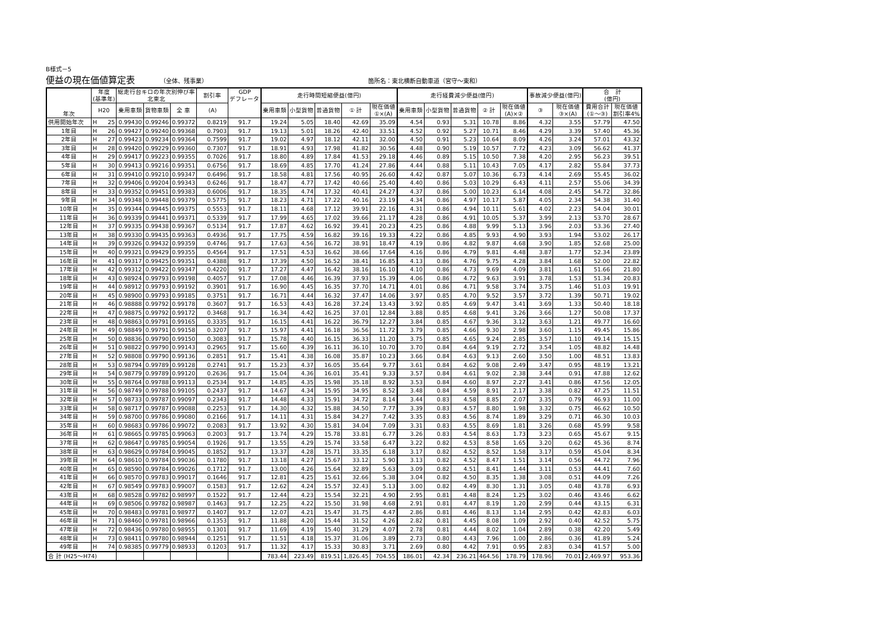B様式－5
便益の現在価値算定表
（全体、残事業） 箇所名：東北横断自動車道（宮守～東和）
| 年次 | 年度 (基準年) | 総走行台キロの年次別伸び率 北東北 | | | 割引率 | GDP デフレータ | 走行時間短縮便益(億円) | | | | | 走行経費減少便益(億円) | | | | | 事故減少便益(億円) | | 合 計 (億円) | |
| --- | --- | --- | --- | --- | --- | --- | --- | --- | --- | --- | --- | --- | --- | --- | --- | --- | --- | --- | --- | --- |
| | | | | | | | 乗用車類 | 小型貨物 | 普通貨物 | ① 計 | 現在価値 ①×(A) | 乗用車類 | 小型貨物 | 普通貨物 | ② 計 | 現在価値 (A)×② | ③ | 現在価値 ③×(A) | 費用合計 (①～③) | 現在価値 割引率4% |
| | H20 | 乗用車類 | 貨物車類 | 全 車 | (A) | | | | | | | | | | | | | | | |
| 供用開始年次 | H 25 | 0.99430 | 0.99246 | 0.99372 | 0.8219 | 91.7 | 19.24 | 5.05 | 18.40 | 42.69 | 35.09 | 4.54 | 0.93 | 5.31 | 10.78 | 8.86 | 4.32 | 3.55 | 57.79 | 47.50 |
| 1年目 | H 26 | 0.99427 | 0.99240 | 0.99368 | 0.7903 | 91.7 | 19.13 | 5.01 | 18.26 | 42.40 | 33.51 | 4.52 | 0.92 | 5.27 | 10.71 | 8.46 | 4.29 | 3.39 | 57.40 | 45.36 |
| 2年目 | H 27 | 0.99423 | 0.99234 | 0.99364 | 0.7599 | 91.7 | 19.02 | 4.97 | 18.12 | 42.11 | 32.00 | 4.50 | 0.91 | 5.23 | 10.64 | 8.09 | 4.26 | 3.24 | 57.01 | 43.32 |
| 3年目 | H 28 | 0.99420 | 0.99229 | 0.99360 | 0.7307 | 91.7 | 18.91 | 4.93 | 17.98 | 41.82 | 30.56 | 4.48 | 0.90 | 5.19 | 10.57 | 7.72 | 4.23 | 3.09 | 56.62 | 41.37 |
| 4年目 | H 29 | 0.99417 | 0.99223 | 0.99355 | 0.7026 | 91.7 | 18.80 | 4.89 | 17.84 | 41.53 | 29.18 | 4.46 | 0.89 | 5.15 | 10.50 | 7.38 | 4.20 | 2.95 | 56.23 | 39.51 |
| 5年目 | H 30 | 0.99413 | 0.99216 | 0.99351 | 0.6756 | 91.7 | 18.69 | 4.85 | 17.70 | 41.24 | 27.86 | 4.44 | 0.88 | 5.11 | 10.43 | 7.05 | 4.17 | 2.82 | 55.84 | 37.73 |
| 6年目 | H 31 | 0.99410 | 0.99210 | 0.99347 | 0.6496 | 91.7 | 18.58 | 4.81 | 17.56 | 40.95 | 26.60 | 4.42 | 0.87 | 5.07 | 10.36 | 6.73 | 4.14 | 2.69 | 55.45 | 36.02 |
| 7年目 | H 32 | 0.99406 | 0.99204 | 0.99343 | 0.6246 | 91.7 | 18.47 | 4.77 | 17.42 | 40.66 | 25.40 | 4.40 | 0.86 | 5.03 | 10.29 | 6.43 | 4.11 | 2.57 | 55.06 | 34.39 |
| 8年目 | H 33 | 0.99352 | 0.99451 | 0.99383 | 0.6006 | 91.7 | 18.35 | 4.74 | 17.32 | 40.41 | 24.27 | 4.37 | 0.86 | 5.00 | 10.23 | 6.14 | 4.08 | 2.45 | 54.72 | 32.86 |
| 9年目 | H 34 | 0.99348 | 0.99448 | 0.99379 | 0.5775 | 91.7 | 18.23 | 4.71 | 17.22 | 40.16 | 23.19 | 4.34 | 0.86 | 4.97 | 10.17 | 5.87 | 4.05 | 2.34 | 54.38 | 31.40 |
| 10年目 | H 35 | 0.99344 | 0.99445 | 0.99375 | 0.5553 | 91.7 | 18.11 | 4.68 | 17.12 | 39.91 | 22.16 | 4.31 | 0.86 | 4.94 | 10.11 | 5.61 | 4.02 | 2.23 | 54.04 | 30.01 |
| 11年目 | H 36 | 0.99339 | 0.99441 | 0.99371 | 0.5339 | 91.7 | 17.99 | 4.65 | 17.02 | 39.66 | 21.17 | 4.28 | 0.86 | 4.91 | 10.05 | 5.37 | 3.99 | 2.13 | 53.70 | 28.67 |
| 12年目 | H 37 | 0.99335 | 0.99438 | 0.99367 | 0.5134 | 91.7 | 17.87 | 4.62 | 16.92 | 39.41 | 20.23 | 4.25 | 0.86 | 4.88 | 9.99 | 5.13 | 3.96 | 2.03 | 53.36 | 27.40 |
| 13年目 | H 38 | 0.99330 | 0.99435 | 0.99363 | 0.4936 | 91.7 | 17.75 | 4.59 | 16.82 | 39.16 | 19.33 | 4.22 | 0.86 | 4.85 | 9.93 | 4.90 | 3.93 | 1.94 | 53.02 | 26.17 |
| 14年目 | H 39 | 0.99326 | 0.99432 | 0.99359 | 0.4746 | 91.7 | 17.63 | 4.56 | 16.72 | 38.91 | 18.47 | 4.19 | 0.86 | 4.82 | 9.87 | 4.68 | 3.90 | 1.85 | 52.68 | 25.00 |
| 15年目 | H 40 | 0.99321 | 0.99429 | 0.99355 | 0.4564 | 91.7 | 17.51 | 4.53 | 16.62 | 38.66 | 17.64 | 4.16 | 0.86 | 4.79 | 9.81 | 4.48 | 3.87 | 1.77 | 52.34 | 23.89 |
| 16年目 | H 41 | 0.99317 | 0.99425 | 0.99351 | 0.4388 | 91.7 | 17.39 | 4.50 | 16.52 | 38.41 | 16.85 | 4.13 | 0.86 | 4.76 | 9.75 | 4.28 | 3.84 | 1.68 | 52.00 | 22.82 |
| 17年目 | H 42 | 0.99312 | 0.99422 | 0.99347 | 0.4220 | 91.7 | 17.27 | 4.47 | 16.42 | 38.16 | 16.10 | 4.10 | 0.86 | 4.73 | 9.69 | 4.09 | 3.81 | 1.61 | 51.66 | 21.80 |
| 18年目 | H 43 | 0.98924 | 0.99793 | 0.99198 | 0.4057 | 91.7 | 17.08 | 4.46 | 16.39 | 37.93 | 15.39 | 4.06 | 0.86 | 4.72 | 9.63 | 3.91 | 3.78 | 1.53 | 51.34 | 20.83 |
| 19年目 | H 44 | 0.98912 | 0.99793 | 0.99192 | 0.3901 | 91.7 | 16.90 | 4.45 | 16.35 | 37.70 | 14.71 | 4.01 | 0.86 | 4.71 | 9.58 | 3.74 | 3.75 | 1.46 | 51.03 | 19.91 |
| 20年目 | H 45 | 0.98900 | 0.99793 | 0.99185 | 0.3751 | 91.7 | 16.71 | 4.44 | 16.32 | 37.47 | 14.06 | 3.97 | 0.85 | 4.70 | 9.52 | 3.57 | 3.72 | 1.39 | 50.71 | 19.02 |
| 21年目 | H 46 | 0.98888 | 0.99792 | 0.99178 | 0.3607 | 91.7 | 16.53 | 4.43 | 16.28 | 37.24 | 13.43 | 3.92 | 0.85 | 4.69 | 9.47 | 3.41 | 3.69 | 1.33 | 50.40 | 18.18 |
| 22年目 | H 47 | 0.98875 | 0.99792 | 0.99172 | 0.3468 | 91.7 | 16.34 | 4.42 | 16.25 | 37.01 | 12.84 | 3.88 | 0.85 | 4.68 | 9.41 | 3.26 | 3.66 | 1.27 | 50.08 | 17.37 |
| 23年目 | H 48 | 0.98863 | 0.99791 | 0.99165 | 0.3335 | 91.7 | 16.15 | 4.41 | 16.22 | 36.79 | 12.27 | 3.84 | 0.85 | 4.67 | 9.36 | 3.12 | 3.63 | 1.21 | 49.77 | 16.60 |
| 24年目 | H 49 | 0.98849 | 0.99791 | 0.99158 | 0.3207 | 91.7 | 15.97 | 4.41 | 16.18 | 36.56 | 11.72 | 3.79 | 0.85 | 4.66 | 9.30 | 2.98 | 3.60 | 1.15 | 49.45 | 15.86 |
| 25年目 | H 50 | 0.98836 | 0.99790 | 0.99150 | 0.3083 | 91.7 | 15.78 | 4.40 | 16.15 | 36.33 | 11.20 | 3.75 | 0.85 | 4.65 | 9.24 | 2.85 | 3.57 | 1.10 | 49.14 | 15.15 |
| 26年目 | H 51 | 0.98822 | 0.99790 | 0.99143 | 0.2965 | 91.7 | 15.60 | 4.39 | 16.11 | 36.10 | 10.70 | 3.70 | 0.84 | 4.64 | 9.19 | 2.72 | 3.54 | 1.05 | 48.82 | 14.48 |
| 27年目 | H 52 | 0.98808 | 0.99790 | 0.99136 | 0.2851 | 91.7 | 15.41 | 4.38 | 16.08 | 35.87 | 10.23 | 3.66 | 0.84 | 4.63 | 9.13 | 2.60 | 3.50 | 1.00 | 48.51 | 13.83 |
| 28年目 | H 53 | 0.98794 | 0.99789 | 0.99128 | 0.2741 | 91.7 | 15.23 | 4.37 | 16.05 | 35.64 | 9.77 | 3.61 | 0.84 | 4.62 | 9.08 | 2.49 | 3.47 | 0.95 | 48.19 | 13.21 |
| 29年目 | H 54 | 0.98779 | 0.99789 | 0.99120 | 0.2636 | 91.7 | 15.04 | 4.36 | 16.01 | 35.41 | 9.33 | 3.57 | 0.84 | 4.61 | 9.02 | 2.38 | 3.44 | 0.91 | 47.88 | 12.62 |
| 30年目 | H 55 | 0.98764 | 0.99788 | 0.99113 | 0.2534 | 91.7 | 14.85 | 4.35 | 15.98 | 35.18 | 8.92 | 3.53 | 0.84 | 4.60 | 8.97 | 2.27 | 3.41 | 0.86 | 47.56 | 12.05 |
| 31年目 | H 56 | 0.98749 | 0.99788 | 0.99105 | 0.2437 | 91.7 | 14.67 | 4.34 | 15.95 | 34.95 | 8.52 | 3.48 | 0.84 | 4.59 | 8.91 | 2.17 | 3.38 | 0.82 | 47.25 | 11.51 |
| 32年目 | H 57 | 0.98733 | 0.99787 | 0.99097 | 0.2343 | 91.7 | 14.48 | 4.33 | 15.91 | 34.72 | 8.14 | 3.44 | 0.83 | 4.58 | 8.85 | 2.07 | 3.35 | 0.79 | 46.93 | 11.00 |
| 33年目 | H 58 | 0.98717 | 0.99787 | 0.99088 | 0.2253 | 91.7 | 14.30 | 4.32 | 15.88 | 34.50 | 7.77 | 3.39 | 0.83 | 4.57 | 8.80 | 1.98 | 3.32 | 0.75 | 46.62 | 10.50 |
| 34年目 | H 59 | 0.98700 | 0.99786 | 0.99080 | 0.2166 | 91.7 | 14.11 | 4.31 | 15.84 | 34.27 | 7.42 | 3.35 | 0.83 | 4.56 | 8.74 | 1.89 | 3.29 | 0.71 | 46.30 | 10.03 |
| 35年目 | H 60 | 0.98683 | 0.99786 | 0.99072 | 0.2083 | 91.7 | 13.92 | 4.30 | 15.81 | 34.04 | 7.09 | 3.31 | 0.83 | 4.55 | 8.69 | 1.81 | 3.26 | 0.68 | 45.99 | 9.58 |
| 36年目 | H 61 | 0.98665 | 0.99785 | 0.99063 | 0.2003 | 91.7 | 13.74 | 4.29 | 15.78 | 33.81 | 6.77 | 3.26 | 0.83 | 4.54 | 8.63 | 1.73 | 3.23 | 0.65 | 45.67 | 9.15 |
| 37年目 | H 62 | 0.98647 | 0.99785 | 0.99054 | 0.1926 | 91.7 | 13.55 | 4.29 | 15.74 | 33.58 | 6.47 | 3.22 | 0.82 | 4.53 | 8.58 | 1.65 | 3.20 | 0.62 | 45.36 | 8.74 |
| 38年目 | H 63 | 0.98629 | 0.99784 | 0.99045 | 0.1852 | 91.7 | 13.37 | 4.28 | 15.71 | 33.35 | 6.18 | 3.17 | 0.82 | 4.52 | 8.52 | 1.58 | 3.17 | 0.59 | 45.04 | 8.34 |
| 39年目 | H 64 | 0.98610 | 0.99784 | 0.99036 | 0.1780 | 91.7 | 13.18 | 4.27 | 15.67 | 33.12 | 5.90 | 3.13 | 0.82 | 4.52 | 8.47 | 1.51 | 3.14 | 0.56 | 44.72 | 7.96 |
| 40年目 | H 65 | 0.98590 | 0.99784 | 0.99026 | 0.1712 | 91.7 | 13.00 | 4.26 | 15.64 | 32.89 | 5.63 | 3.09 | 0.82 | 4.51 | 8.41 | 1.44 | 3.11 | 0.53 | 44.41 | 7.60 |
| 41年目 | H 66 | 0.98570 | 0.99783 | 0.99017 | 0.1646 | 91.7 | 12.81 | 4.25 | 15.61 | 32.66 | 5.38 | 3.04 | 0.82 | 4.50 | 8.35 | 1.38 | 3.08 | 0.51 | 44.09 | 7.26 |
| 42年目 | H 67 | 0.98549 | 0.99783 | 0.99007 | 0.1583 | 91.7 | 12.62 | 4.24 | 15.57 | 32.43 | 5.13 | 3.00 | 0.82 | 4.49 | 8.30 | 1.31 | 3.05 | 0.48 | 43.78 | 6.93 |
| 43年目 | H 68 | 0.98528 | 0.99782 | 0.98997 | 0.1522 | 91.7 | 12.44 | 4.23 | 15.54 | 32.21 | 4.90 | 2.95 | 0.81 | 4.48 | 8.24 | 1.25 | 3.02 | 0.46 | 43.46 | 6.62 |
| 44年目 | H 69 | 0.98506 | 0.99782 | 0.98987 | 0.1463 | 91.7 | 12.25 | 4.22 | 15.50 | 31.98 | 4.68 | 2.91 | 0.81 | 4.47 | 8.19 | 1.20 | 2.99 | 0.44 | 43.15 | 6.31 |
| 45年目 | H 70 | 0.98483 | 0.99781 | 0.98977 | 0.1407 | 91.7 | 12.07 | 4.21 | 15.47 | 31.75 | 4.47 | 2.86 | 0.81 | 4.46 | 8.13 | 1.14 | 2.95 | 0.42 | 42.83 | 6.03 |
| 46年目 | H 71 | 0.98460 | 0.99781 | 0.98966 | 0.1353 | 91.7 | 11.88 | 4.20 | 15.44 | 31.52 | 4.26 | 2.82 | 0.81 | 4.45 | 8.08 | 1.09 | 2.92 | 0.40 | 42.52 | 5.75 |
| 47年目 | H 72 | 0.98436 | 0.99780 | 0.98955 | 0.1301 | 91.7 | 11.69 | 4.19 | 15.40 | 31.29 | 4.07 | 2.78 | 0.81 | 4.44 | 8.02 | 1.04 | 2.89 | 0.38 | 42.20 | 5.49 |
| 48年目 | H 73 | 0.98411 | 0.99780 | 0.98944 | 0.1251 | 91.7 | 11.51 | 4.18 | 15.37 | 31.06 | 3.89 | 2.73 | 0.80 | 4.43 | 7.96 | 1.00 | 2.86 | 0.36 | 41.89 | 5.24 |
| 49年目 | H 74 | 0.98385 | 0.99779 | 0.98933 | 0.1203 | 91.7 | 11.32 | 4.17 | 15.33 | 30.83 | 3.71 | 2.69 | 0.80 | 4.42 | 7.91 | 0.95 | 2.83 | 0.34 | 41.57 | 5.00 |
| 合 計 (H25～H74) | | | | | | | 783.44 | 223.49 | 819.51 | 1,826.45 | 704.55 | 186.01 | 42.34 | 236.21 | 464.56 | 178.79 | 178.96 | 70.01 | 2,469.97 | 953.36 |